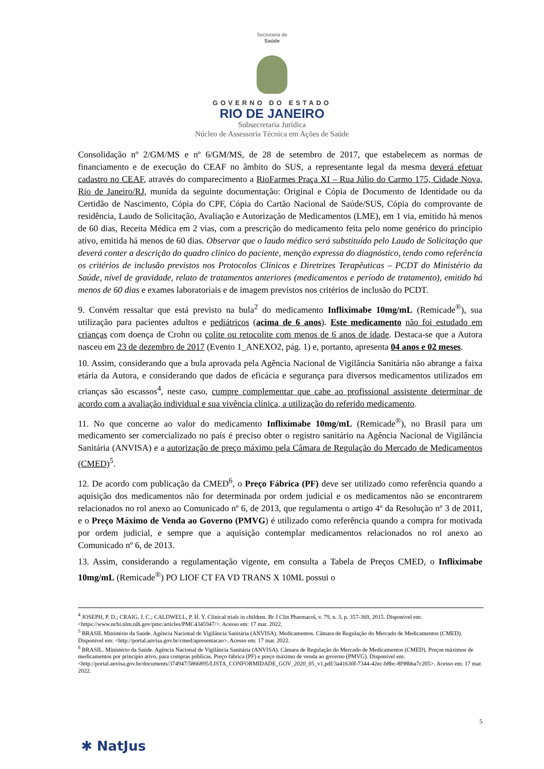Secretaria de
Saúde
GOVERNO DO ESTADO
RIO DE JANEIRO
Subsecretaria Jurídica
Núcleo de Assessoria Técnica em Ações de Saúde
Consolidação nº 2/GM/MS e nº 6/GM/MS, de 28 de setembro de 2017, que estabelecem as normas de financiamento e de execução do CEAF no âmbito do SUS, a representante legal da mesma deverá efetuar cadastro no CEAF, através do comparecimento a RioFarmes Praça XI – Rua Júlio do Carmo 175, Cidade Nova, Rio de Janeiro/RJ, munida da seguinte documentação: Original e Cópia de Documento de Identidade ou da Certidão de Nascimento, Cópia do CPF, Cópia do Cartão Nacional de Saúde/SUS, Cópia do comprovante de residência, Laudo de Solicitação, Avaliação e Autorização de Medicamentos (LME), em 1 via, emitido há menos de 60 dias, Receita Médica em 2 vias, com a prescrição do medicamento feita pelo nome genérico do princípio ativo, emitida há menos de 60 dias. Observar que o laudo médico será substituído pelo Laudo de Solicitação que deverá conter a descrição do quadro clínico do paciente, menção expressa do diagnóstico, tendo como referência os critérios de inclusão previstos nos Protocolos Clínicos e Diretrizes Terapêuticas – PCDT do Ministério da Saúde, nível de gravidade, relato de tratamentos anteriores (medicamentos e período de tratamento), emitido há menos de 60 dias e exames laboratoriais e de imagem previstos nos critérios de inclusão do PCDT.
9. Convém ressaltar que está previsto na bula<sup>2</sup> do medicamento Infliximabe 10mg/mL (Remicade<sup>®</sup>), sua utilização para pacientes adultos e pediátricos (acima de 6 anos). Este medicamento não foi estudado em crianças com doença de Crohn ou colite ou retocolite com menos de 6 anos de idade. Destaca-se que a Autora nasceu em 23 de dezembro de 2017 (Evento 1_ANEXO2, pág. 1) e, portanto, apresenta 04 anos e 02 meses.
10. Assim, considerando que a bula aprovada pela Agência Nacional de Vigilância Sanitária não abrange a faixa etária da Autora, e considerando que dados de eficácia e segurança para diversos medicamentos utilizados em crianças são escassos<sup>4</sup>, neste caso, cumpre complementar que cabe ao profissional assistente determinar de acordo com a avaliação individual e sua vivência clínica, a utilização do referido medicamento.
11. No que concerne ao valor do medicamento Infliximabe 10mg/mL (Remicade<sup>®</sup>), no Brasil para um medicamento ser comercializado no país é preciso obter o registro sanitário na Agência Nacional de Vigilância Sanitária (ANVISA) e a autorização de preço máximo pela Câmara de Regulação do Mercado de Medicamentos (CMED)<sup>5</sup>.
12. De acordo com publicação da CMED<sup>6</sup>, o Preço Fábrica (PF) deve ser utilizado como referência quando a aquisição dos medicamentos não for determinada por ordem judicial e os medicamentos não se encontrarem relacionados no rol anexo ao Comunicado nº 6, de 2013, que regulamenta o artigo 4º da Resolução nº 3 de 2011, e o Preço Máximo de Venda ao Governo (PMVG) é utilizado como referência quando a compra for motivada por ordem judicial, e sempre que a aquisição contemplar medicamentos relacionados no rol anexo ao Comunicado nº 6, de 2013.
13. Assim, considerando a regulamentação vigente, em consulta a Tabela de Preços CMED, o Infliximabe 10mg/mL (Remicade<sup>®</sup>) PO LIOF CT FA VD TRANS X 10ML possui o
<sup>4</sup> JOSEPH, P. D.; CRAIG, J. C.; CALDWELL, P. H. Y. Clinical trials in children. Br J Clin Pharmacol, v. 79, n. 3, p. 357-369, 2015. Disponível em: <https://www.ncbi.nlm.nih.gov/pmc/articles/PMC4345947/>. Acesso em: 17 mar. 2022.
<sup>5</sup> BRASIL Ministério da Saúde. Agência Nacional de Vigilância Sanitária (ANVISA). Medicamentos. Câmara de Regulação do Mercado de Medicamentos (CMED). Disponível em: <http://portal.anvisa.gov.br/cmed/apresentacao>. Acesso em: 17 mar. 2022.
<sup>6</sup> BRASIL. Ministério da Saúde. Agência Nacional de Vigilância Sanitária (ANVISA). Câmara de Regulação do Mercado de Medicamentos (CMED). Preços máximos de medicamentos por princípio ativo, para compras públicas. Preço fábrica (PF) e preço máximo de venda ao governo (PMVG). Disponível em: <http://portal.anvisa.gov.br/documents/374947/5866895/LISTA_CONFORMIDADE_GOV_2020_05_v1.pdf/3a41630f-7344-42ec-b8bc-8f98bba7c205>. Acesso em: 17 mar. 2022.
5
✱ NatJus